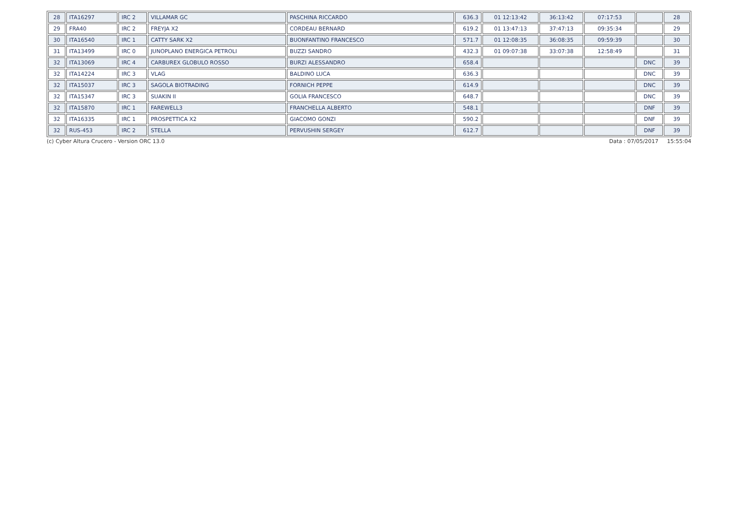| 28 | ITA16297 | IRC 2 | VILLAMAR GC | PASCHINA RICCARDO | 636.3 | 01 12:13:42 | 36:13:42 | 07:17:53 | | 28 |
| 29 | FRA40 | IRC 2 | FREYJA X2 | CORDEAU BERNARD | 619.2 | 01 13:47:13 | 37:47:13 | 09:35:34 | | 29 |
| 30 | ITA16540 | IRC 1 | CATTY SARK X2 | BUONFANTINO FRANCESCO | 571.7 | 01 12:08:35 | 36:08:35 | 09:59:39 | | 30 |
| 31 | ITA13499 | IRC 0 | JUNOPLANO ENERGICA PETROLI | BUZZI SANDRO | 432.3 | 01 09:07:38 | 33:07:38 | 12:58:49 | | 31 |
| 32 | ITA13069 | IRC 4 | CARBUREX GLOBULO ROSSO | BURZI ALESSANDRO | 658.4 | | | | DNC | 39 |
| 32 | ITA14224 | IRC 3 | VLAG | BALDINO LUCA | 636.3 | | | | DNC | 39 |
| 32 | ITA15037 | IRC 3 | SAGOLA BIOTRADING | FORNICH PEPPE | 614.9 | | | | DNC | 39 |
| 32 | ITA15347 | IRC 3 | SUAKIN II | GOLIA FRANCESCO | 648.7 | | | | DNC | 39 |
| 32 | ITA15870 | IRC 1 | FAREWELL3 | FRANCHELLA ALBERTO | 548.1 | | | | DNF | 39 |
| 32 | ITA16335 | IRC 1 | PROSPETTICA X2 | GIACOMO GONZI | 590.2 | | | | DNF | 39 |
| 32 | RUS-453 | IRC 2 | STELLA | PERVUSHIN SERGEY | 612.7 | | | | DNF | 39 |
(c) Cyber Altura Crucero - Version ORC 13.0 Data : 07/05/2017 15:55:04